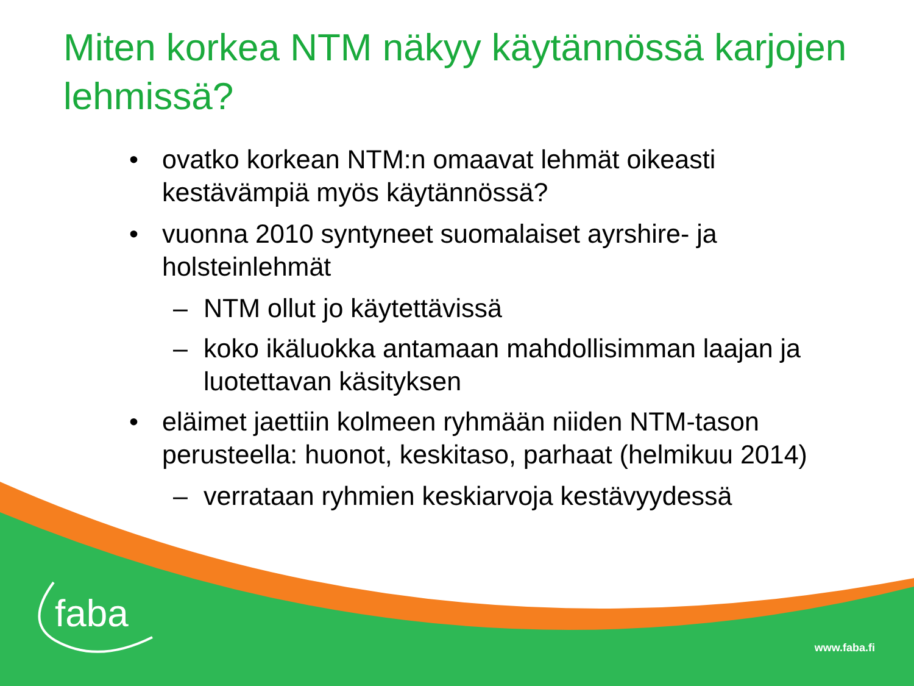Miten korkea NTM näkyy käytännössä karjojen lehmissä?
• ovatko korkean NTM:n omaavat lehmät oikeasti kestävämpiä myös käytännössä?
• vuonna 2010 syntyneet suomalaiset ayrshire- ja holsteinlehmät
– NTM ollut jo käytettävissä
– koko ikäluokka antamaan mahdollisimman laajan ja luotettavan käsityksen
• eläimet jaettiin kolmeen ryhmään niiden NTM-tason perusteella: huonot, keskitaso, parhaat (helmikuu 2014)
– verrataan ryhmien keskiarvoja kestävyydessä
faba
www.faba.fi